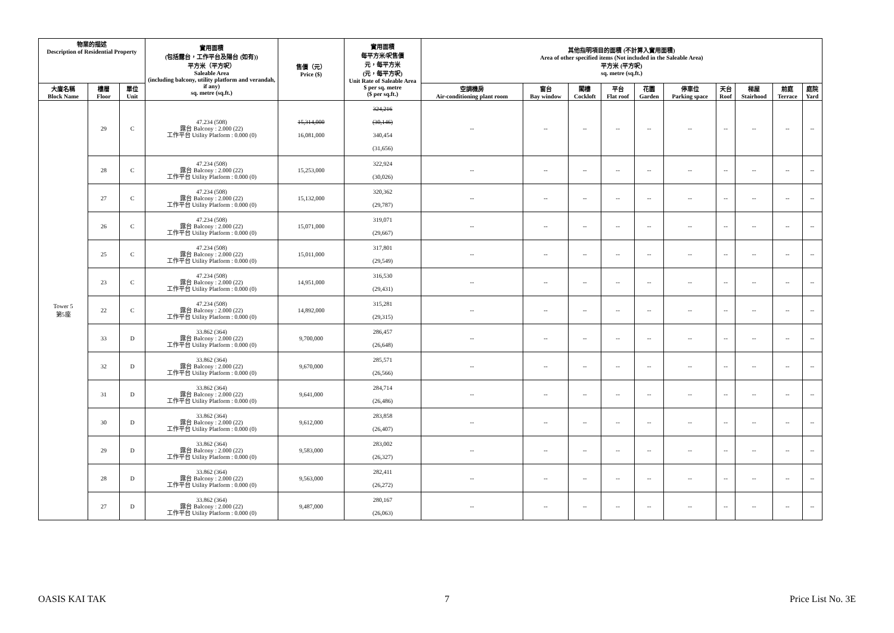| 物業的描述 Description of Residential Property | | | 實用面積 (包括露台，工作平台及陽台 (如有)) 平方米（平方呎） Saleable Area (including balcony, utility platform and verandah, if any) sq. metre (sq.ft.) | 售價（元） Price ($) | 實用面積 每平方米/呎售價 元，每平方米 (元，每平方呎) Unit Rate of Saleable Area $ per sq. metre ($ per sq.ft.) | 其他指明項目的面積 (不計算入實用面積) Area of other specified items (Not included in the Saleable Area) 平方米 (平方呎) sq. metre (sq.ft.) | | | | | | | | | |
| --- | --- | --- | --- | --- | --- | --- | --- | --- | --- | --- | --- | --- | --- | --- | --- |
| 大廈名稱 Block Name | 樓層 Floor | 單位 Unit | | | | 空調機房 Air-conditioning plant room | 窗台 Bay window | 閣樓 Cockloft | 平台 Flat roof | 花園 Garden | 停車位 Parking space | 天台 Roof | 梯屋 Stairhood | 前庭 Terrace | 庭院 Yard |
| Tower 5 第5座 | 29 | C | 47.234 (508) 露台 Balcony : 2.000 (22) 工作平台 Utility Platform : 0.000 (0) | 15,314,000 16,081,000 | 324,216 (30,146) 340,454 (31,656) | -- | -- | -- | -- | -- | -- | -- | -- | -- | -- |
| | 28 | C | 47.234 (508) 露台 Balcony : 2.000 (22) 工作平台 Utility Platform : 0.000 (0) | 15,253,000 | 322,924 (30,026) | -- | -- | -- | -- | -- | -- | -- | -- | -- | -- |
| | 27 | C | 47.234 (508) 露台 Balcony : 2.000 (22) 工作平台 Utility Platform : 0.000 (0) | 15,132,000 | 320,362 (29,787) | -- | -- | -- | -- | -- | -- | -- | -- | -- | -- |
| | 26 | C | 47.234 (508) 露台 Balcony : 2.000 (22) 工作平台 Utility Platform : 0.000 (0) | 15,071,000 | 319,071 (29,667) | -- | -- | -- | -- | -- | -- | -- | -- | -- | -- |
| | 25 | C | 47.234 (508) 露台 Balcony : 2.000 (22) 工作平台 Utility Platform : 0.000 (0) | 15,011,000 | 317,801 (29,549) | -- | -- | -- | -- | -- | -- | -- | -- | -- | -- |
| | 23 | C | 47.234 (508) 露台 Balcony : 2.000 (22) 工作平台 Utility Platform : 0.000 (0) | 14,951,000 | 316,530 (29,431) | -- | -- | -- | -- | -- | -- | -- | -- | -- | -- |
| | 22 | C | 47.234 (508) 露台 Balcony : 2.000 (22) 工作平台 Utility Platform : 0.000 (0) | 14,892,000 | 315,281 (29,315) | -- | -- | -- | -- | -- | -- | -- | -- | -- | -- |
| | 33 | D | 33.862 (364) 露台 Balcony : 2.000 (22) 工作平台 Utility Platform : 0.000 (0) | 9,700,000 | 286,457 (26,648) | -- | -- | -- | -- | -- | -- | -- | -- | -- | -- |
| | 32 | D | 33.862 (364) 露台 Balcony : 2.000 (22) 工作平台 Utility Platform : 0.000 (0) | 9,670,000 | 285,571 (26,566) | -- | -- | -- | -- | -- | -- | -- | -- | -- | -- |
| | 31 | D | 33.862 (364) 露台 Balcony : 2.000 (22) 工作平台 Utility Platform : 0.000 (0) | 9,641,000 | 284,714 (26,486) | -- | -- | -- | -- | -- | -- | -- | -- | -- | -- |
| | 30 | D | 33.862 (364) 露台 Balcony : 2.000 (22) 工作平台 Utility Platform : 0.000 (0) | 9,612,000 | 283,858 (26,407) | -- | -- | -- | -- | -- | -- | -- | -- | -- | -- |
| | 29 | D | 33.862 (364) 露台 Balcony : 2.000 (22) 工作平台 Utility Platform : 0.000 (0) | 9,583,000 | 283,002 (26,327) | -- | -- | -- | -- | -- | -- | -- | -- | -- | -- |
| | 28 | D | 33.862 (364) 露台 Balcony : 2.000 (22) 工作平台 Utility Platform : 0.000 (0) | 9,563,000 | 282,411 (26,272) | -- | -- | -- | -- | -- | -- | -- | -- | -- | -- |
| | 27 | D | 33.862 (364) 露台 Balcony : 2.000 (22) 工作平台 Utility Platform : 0.000 (0) | 9,487,000 | 280,167 (26,063) | -- | -- | -- | -- | -- | -- | -- | -- | -- | -- |
OASIS KAI TAK 7 Price List No. 3E